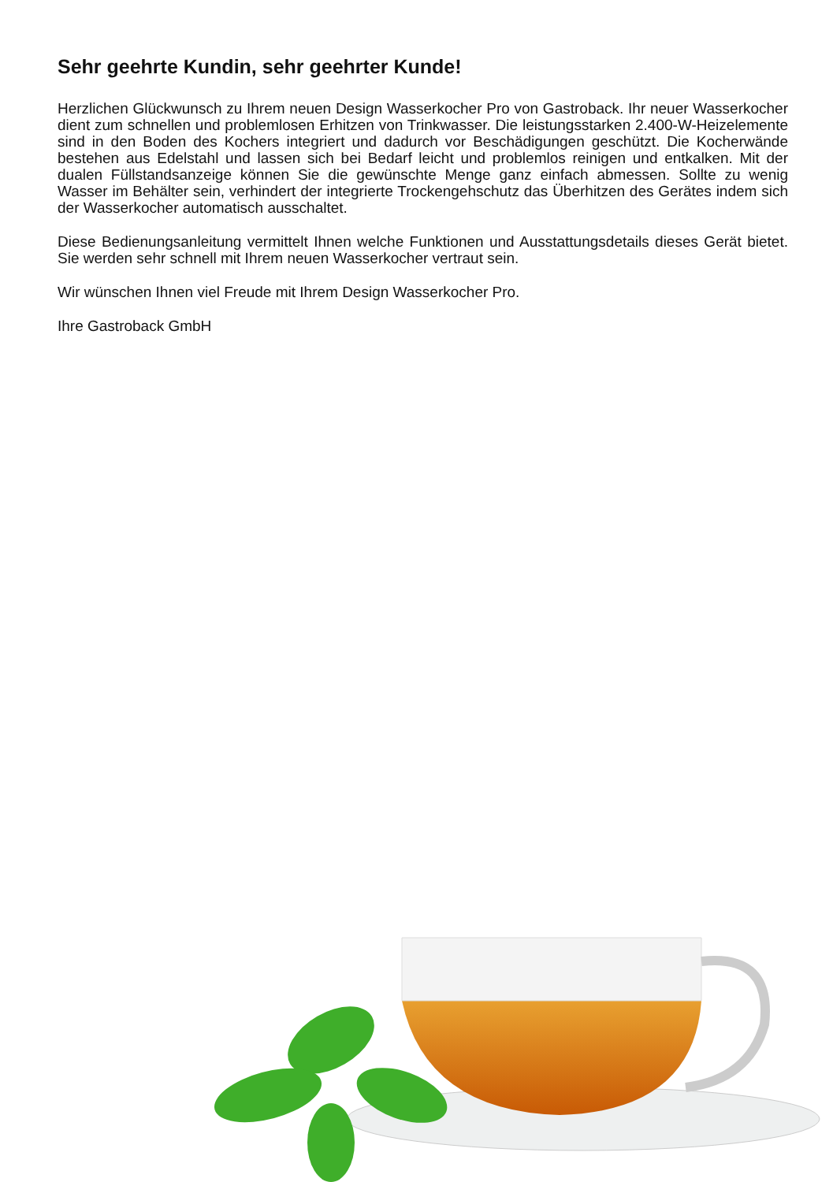Sehr geehrte Kundin, sehr geehrter Kunde!
Herzlichen Glückwunsch zu Ihrem neuen Design Wasserkocher Pro von Gastroback. Ihr neuer Wasserkocher dient zum schnellen und problemlosen Erhitzen von Trinkwasser. Die leistungsstarken 2.400-W-Heizelemente sind in den Boden des Kochers integriert und dadurch vor Beschädigungen geschützt. Die Kocherwände bestehen aus Edelstahl und lassen sich bei Bedarf leicht und problemlos reinigen und entkalken. Mit der dualen Füllstandsanzeige können Sie die gewünschte Menge ganz einfach abmessen. Sollte zu wenig Wasser im Behälter sein, verhindert der integrierte Trockengehschutz das Überhitzen des Gerätes indem sich der Wasserkocher automatisch ausschaltet.
Diese Bedienungsanleitung vermittelt Ihnen welche Funktionen und Ausstattungsdetails dieses Gerät bietet. Sie werden sehr schnell mit Ihrem neuen Wasserkocher vertraut sein.
Wir wünschen Ihnen viel Freude mit Ihrem Design Wasserkocher Pro.
Ihre Gastroback GmbH